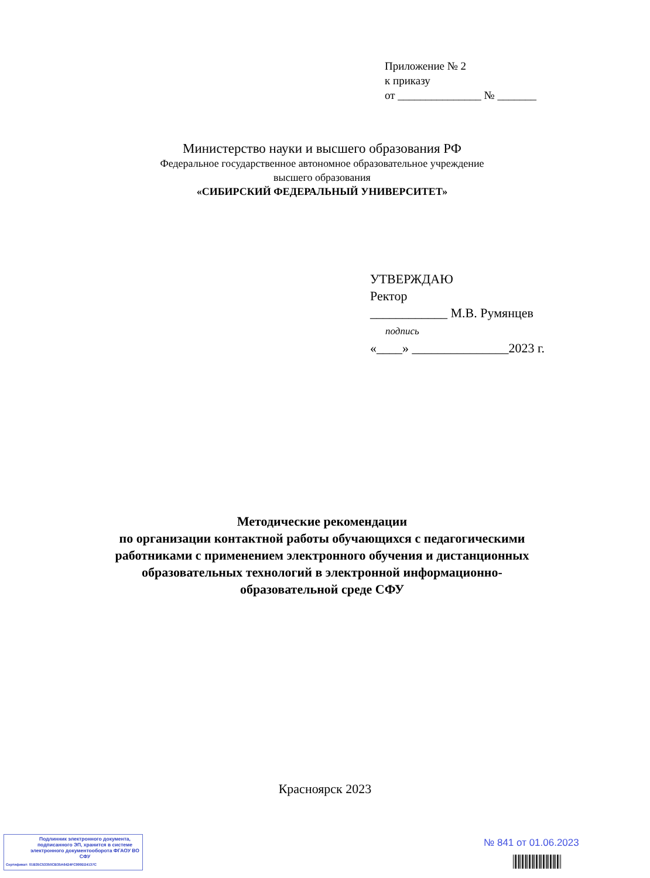Приложение № 2
к приказу
от _______________ № _______
Министерство науки и высшего образования РФ
Федеральное государственное автономное образовательное учреждение
высшего образования
«СИБИРСКИЙ ФЕДЕРАЛЬНЫЙ УНИВЕРСИТЕТ»
УТВЕРЖДАЮ
Ректор
____________ М.В. Румянцев
подпись
«____» _______________2023 г.
Методические рекомендации
по организации контактной работы обучающихся с педагогическими
работниками с применением электронного обучения и дистанционных
образовательных технологий в электронной информационно-
образовательной среде СФУ
Красноярск 2023
Подлинник электронного документа, подписанного ЭП, хранится в системе электронного документооборота ФГАОУ ВО СФУ
Сертификат: 01B35C53350CB35A6424FC999D24137C
№ 841 от 01.06.2023